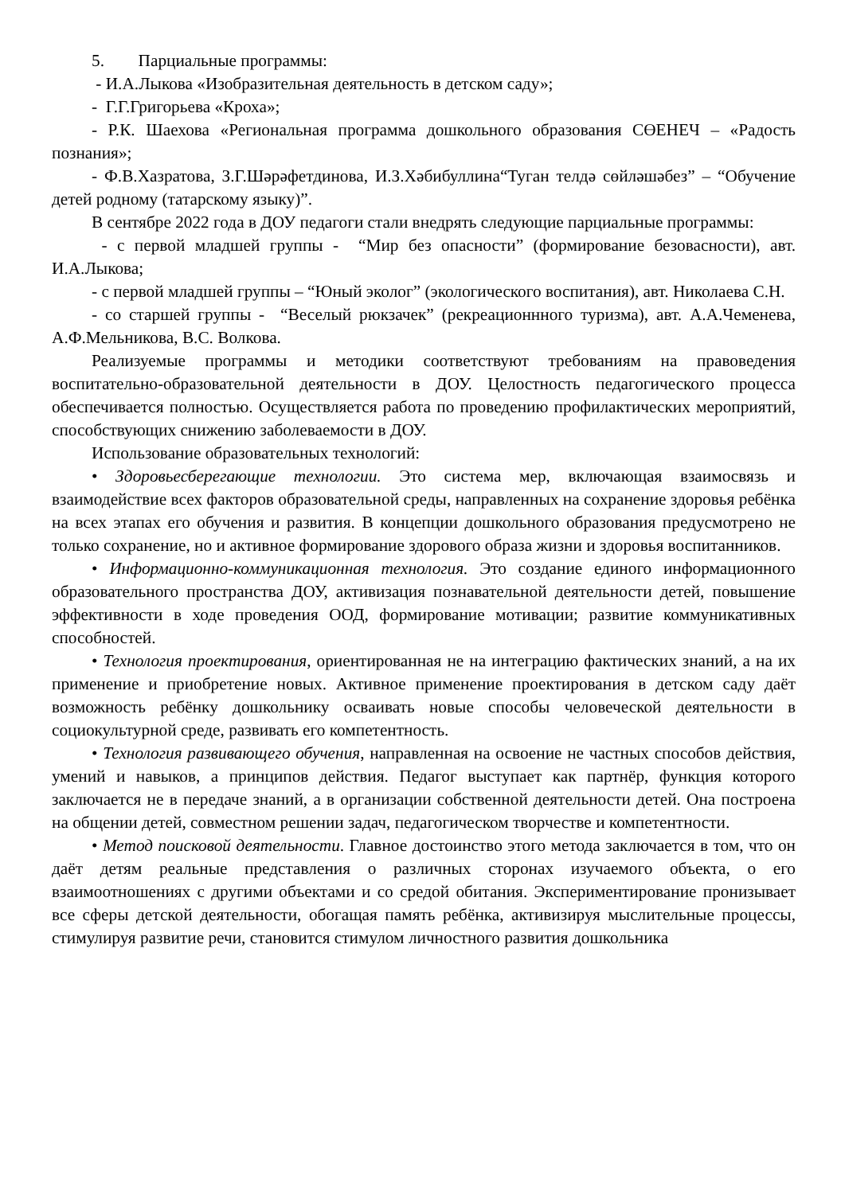5. Парциальные программы:
- И.А.Лыкова «Изобразительная деятельность в детском саду»;
- Г.Г.Григорьева «Кроха»;
- Р.К. Шаехова «Региональная программа дошкольного образования СӨЕНЕЧ – «Радость познания»;
- Ф.В.Хазратова, З.Г.Шәрәфетдинова, И.З.Хәбибуллина“Туган телдә сөйләшәбез” – “Обучение детей родному (татарскому языку)”.
В сентябре 2022 года в ДОУ педагоги стали внедрять следующие парциальные программы:
- с первой младшей группы - “Мир без опасности” (формирование безовасности), авт. И.А.Лыкова;
- с первой младшей группы – “Юный эколог” (экологического воспитания), авт. Николаева С.Н.
- со старшей группы - “Веселый рюкзачек” (рекреационнного туризма), авт. А.А.Чеменева, А.Ф.Мельникова, В.С. Волкова.
Реализуемые программы и методики соответствуют требованиям на правоведения воспитательно-образовательной деятельности в ДОУ. Целостность педагогического процесса обеспечивается полностью. Осуществляется работа по проведению профилактических мероприятий, способствующих снижению заболеваемости в ДОУ.
Использование образовательных технологий:
• Здоровьесберегающие технологии. Это система мер, включающая взаимосвязь и взаимодействие всех факторов образовательной среды, направленных на сохранение здоровья ребёнка на всех этапах его обучения и развития. В концепции дошкольного образования предусмотрено не только сохранение, но и активное формирование здорового образа жизни и здоровья воспитанников.
• Информационно-коммуникационная технология. Это создание единого информационного образовательного пространства ДОУ, активизация познавательной деятельности детей, повышение эффективности в ходе проведения ООД, формирование мотивации; развитие коммуникативных способностей.
• Технология проектирования, ориентированная не на интеграцию фактических знаний, а на их применение и приобретение новых. Активное применение проектирования в детском саду даёт возможность ребёнку дошкольнику осваивать новые способы человеческой деятельности в социокультурной среде, развивать его компетентность.
• Технология развивающего обучения, направленная на освоение не частных способов действия, умений и навыков, а принципов действия. Педагог выступает как партнёр, функция которого заключается не в передаче знаний, а в организации собственной деятельности детей. Она построена на общении детей, совместном решении задач, педагогическом творчестве и компетентности.
• Метод поисковой деятельности. Главное достоинство этого метода заключается в том, что он даёт детям реальные представления о различных сторонах изучаемого объекта, о его взаимоотношениях с другими объектами и со средой обитания. Экспериментирование пронизывает все сферы детской деятельности, обогащая память ребёнка, активизируя мыслительные процессы, стимулируя развитие речи, становится стимулом личностного развития дошкольника